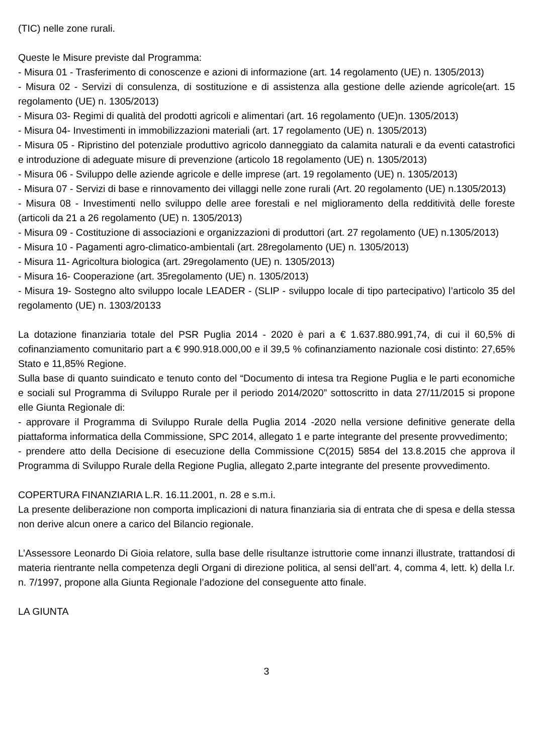(TIC) nelle zone rurali.
Queste le Misure previste dal Programma:
- Misura 01 - Trasferimento di conoscenze e azioni di informazione (art. 14 regolamento (UE) n. 1305/2013)
- Misura 02 - Servizi di consulenza, di sostituzione e di assistenza alla gestione delle aziende agricole(art. 15 regolamento (UE) n. 1305/2013)
- Misura 03- Regimi di qualità del prodotti agricoli e alimentari (art. 16 regolamento (UE)n. 1305/2013)
- Misura 04- Investimenti in immobilizzazioni materiali (art. 17 regolamento (UE) n. 1305/2013)
- Misura 05 - Ripristino del potenziale produttivo agricolo danneggiato da calamita naturali e da eventi catastrofici e introduzione di adeguate misure di prevenzione (articolo 18 regolamento (UE) n. 1305/2013)
- Misura 06 - Sviluppo delle aziende agricole e delle imprese (art. 19 regolamento (UE) n. 1305/2013)
- Misura 07 - Servizi di base e rinnovamento dei villaggi nelle zone rurali (Art. 20 regolamento (UE) n.1305/2013)
- Misura 08 - Investimenti nello sviluppo delle aree forestali e nel miglioramento della redditività delle foreste (articoli da 21 a 26 regolamento (UE) n. 1305/2013)
- Misura 09 - Costituzione di associazioni e organizzazioni di produttori (art. 27 regolamento (UE) n.1305/2013)
- Misura 10 - Pagamenti agro-climatico-ambientali (art. 28regolamento (UE) n. 1305/2013)
- Misura 11- Agricoltura biologica (art. 29regolamento (UE) n. 1305/2013)
- Misura 16- Cooperazione (art. 35regolamento (UE) n. 1305/2013)
- Misura 19- Sostegno alto sviluppo locale LEADER - (SLIP - sviluppo locale di tipo partecipativo) l’articolo 35 del regolamento (UE) n. 1303/20133
La dotazione finanziaria totale del PSR Puglia 2014 - 2020 è pari a € 1.637.880.991,74, di cui il 60,5% di cofinanziamento comunitario part a € 990.918.000,00 e il 39,5 % cofinanziamento nazionale cosi distinto: 27,65% Stato e 11,85% Regione.
Sulla base di quanto suindicato e tenuto conto del “Documento di intesa tra Regione Puglia e le parti economiche e sociali sul Programma di Sviluppo Rurale per il periodo 2014/2020” sottoscritto in data 27/11/2015 si propone elle Giunta Regionale di:
- approvare il Programma di Sviluppo Rurale della Puglia 2014 -2020 nella versione definitive generate della piattaforma informatica della Commissione, SPC 2014, allegato 1 e parte integrante del presente provvedimento;
- prendere atto della Decisione di esecuzione della Commissione C(2015) 5854 del 13.8.2015 che approva il Programma di Sviluppo Rurale della Regione Puglia, allegato 2,parte integrante del presente provvedimento.
COPERTURA FINANZIARIA L.R. 16.11.2001, n. 28 e s.m.i.
La presente deliberazione non comporta implicazioni di natura finanziaria sia di entrata che di spesa e della stessa non derive alcun onere a carico del Bilancio regionale.
L’Assessore Leonardo Di Gioia relatore, sulla base delle risultanze istruttorie come innanzi illustrate, trattandosi di materia rientrante nella competenza degli Organi di direzione politica, al sensi dell’art. 4, comma 4, lett. k) della l.r. n. 7/1997, propone alla Giunta Regionale l’adozione del conseguente atto finale.
LA GIUNTA
3